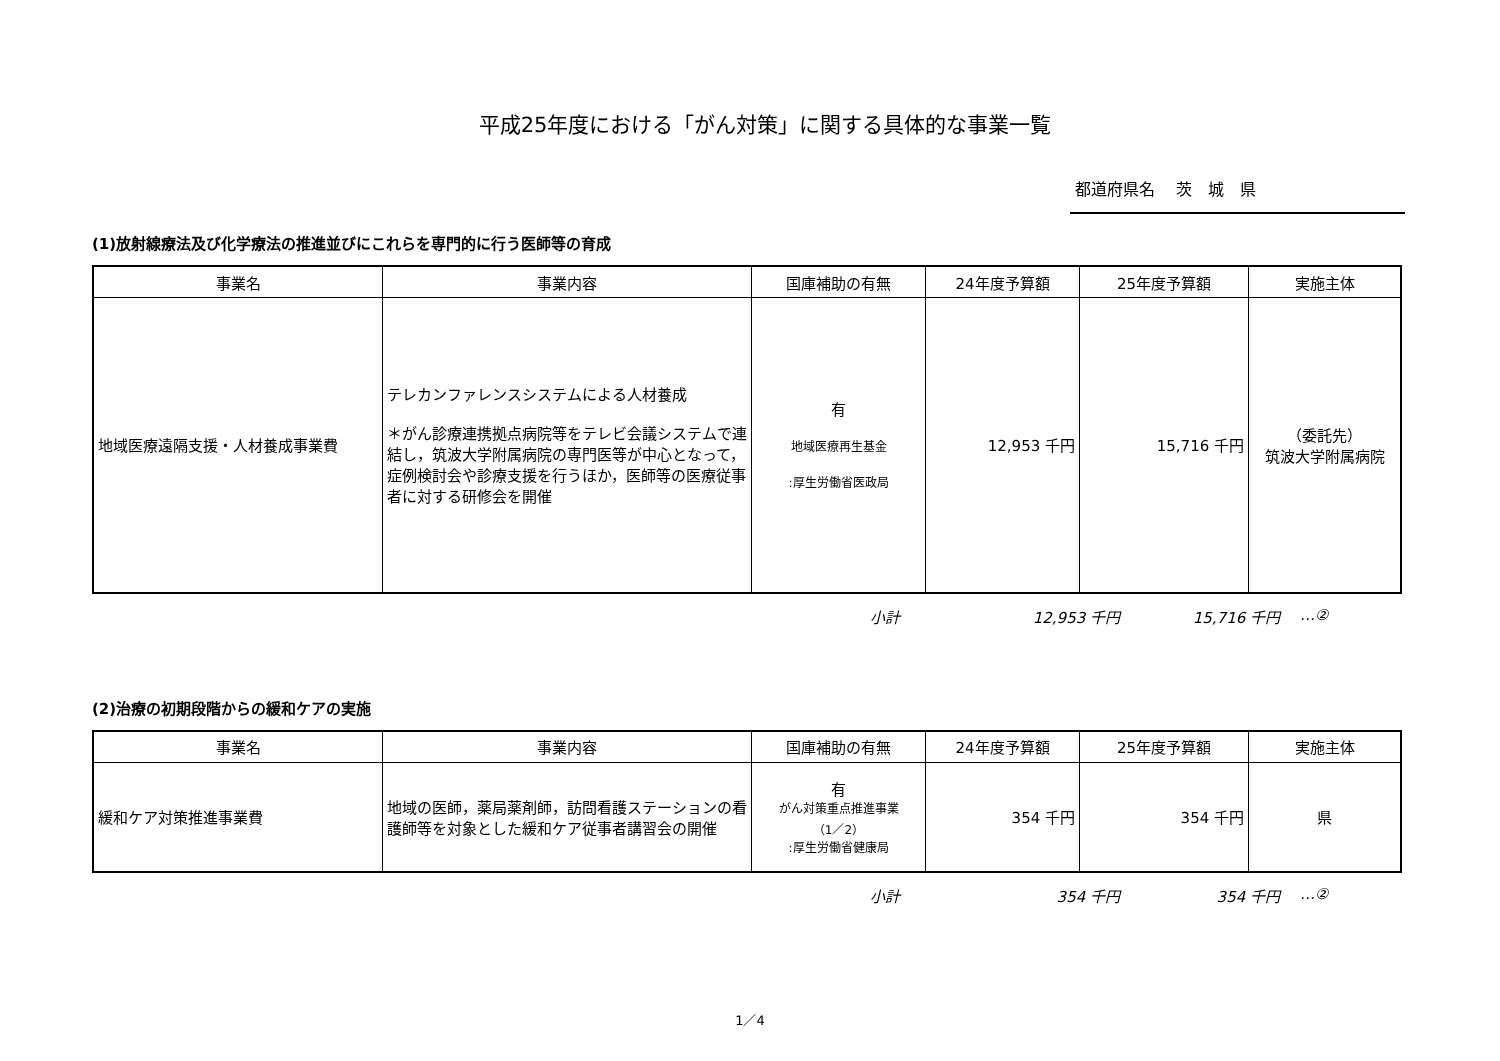平成25年度における「がん対策」に関する具体的な事業一覧
都道府県名　 茨　城　県
(1)放射線療法及び化学療法の推進並びにこれらを専門的に行う医師等の育成
| 事業名 | 事業内容 | 国庫補助の有無 | 24年度予算額 | 25年度予算額 | 実施主体 |
| --- | --- | --- | --- | --- | --- |
| 地域医療遠隔支援・人材養成事業費 | テレカンファレンスシステムによる人材養成 ＊がん診療連携拠点病院等をテレビ会議システムで連結し，筑波大学附属病院の専門医等が中心となって，症例検討会や診療支援を行うほか，医師等の医療従事者に対する研修会を開催 | 有 地域医療再生基金 :厚生労働省医政局 | 12,953 千円 | 15,716 千円 | （委託先） 筑波大学附属病院 |
小計 12,953 千円 15,716 千円 …②
(2)治療の初期段階からの緩和ケアの実施
| 事業名 | 事業内容 | 国庫補助の有無 | 24年度予算額 | 25年度予算額 | 実施主体 |
| --- | --- | --- | --- | --- | --- |
| 緩和ケア対策推進事業費 | 地域の医師，薬局薬剤師，訪問看護ステーションの看護師等を対象とした緩和ケア従事者講習会の開催 | 有 がん対策重点推進事業 （1／2） :厚生労働省健康局 | 354 千円 | 354 千円 | 県 |
小計 354 千円 354 千円 …②
1／4